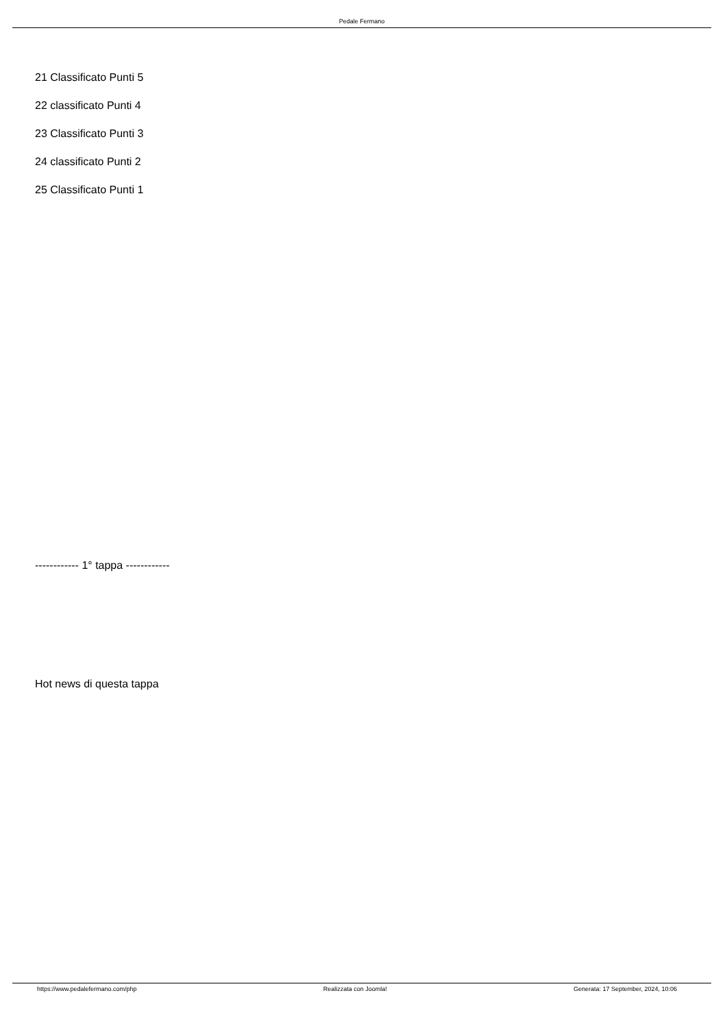Pedale Fermano
21 Classificato Punti 5
22 classificato Punti 4
23 Classificato Punti 3
24 classificato Punti 2
25 Classificato Punti 1
------------ 1° tappa ------------
Hot news di questa tappa
https://www.pedalefermano.com/php Realizzata con Joomla! Generata: 17 September, 2024, 10:06